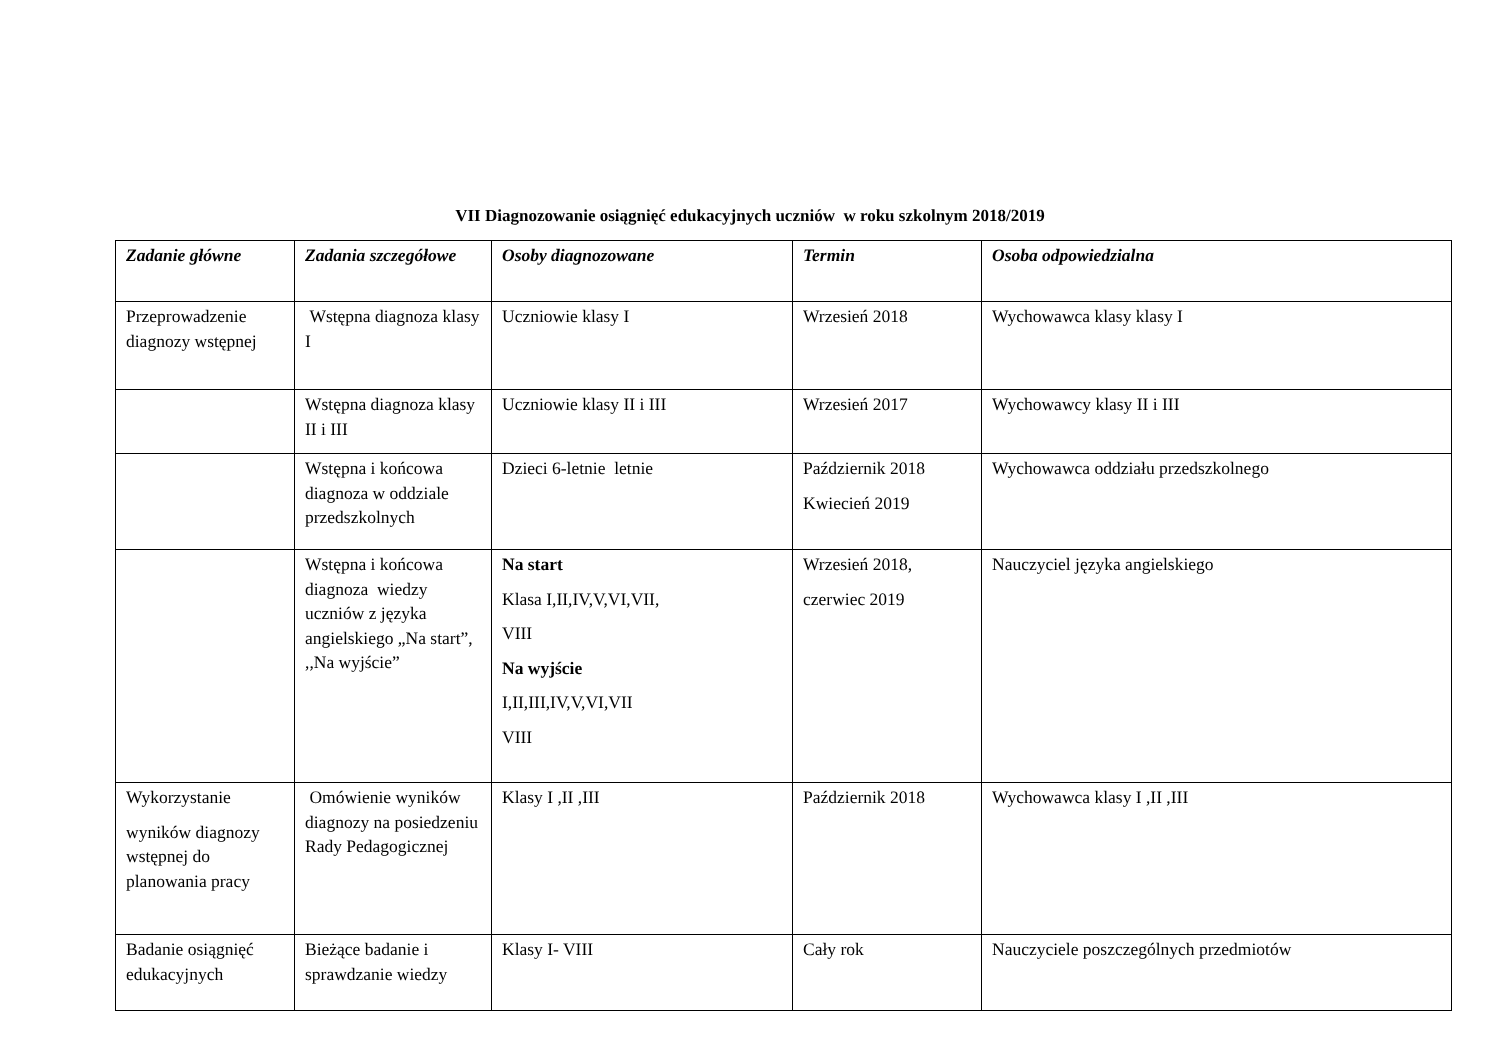VII Diagnozowanie osiągnięć edukacyjnych uczniów w roku szkolnym 2018/2019
| Zadanie główne | Zadania szczegółowe | Osoby diagnozowane | Termin | Osoba odpowiedzialna |
| --- | --- | --- | --- | --- |
| Przeprowadzenie diagnozy wstępnej | Wstępna diagnoza klasy I | Uczniowie klasy I | Wrzesień 2018 | Wychowawca klasy klasy I |
| | Wstępna diagnoza klasy II i III | Uczniowie klasy II i III | Wrzesień 2017 | Wychowawcy klasy II i III |
| | Wstępna i końcowa diagnoza w oddziale przedszkolnych | Dzieci 6-letnie letnie | Październik 2018 Kwiecień 2019 | Wychowawca oddziału przedszkolnego |
| | Wstępna i końcowa diagnoza wiedzy uczniów z języka angielskiego „Na start”, ,,Na wyjście” | Na start Klasa I,II,IV,V,VI,VII, VIII Na wyjście I,II,III,IV,V,VI,VII VIII | Wrzesień 2018, czerwiec 2019 | Nauczyciel języka angielskiego |
| Wykorzystanie wyników diagnozy wstępnej do planowania pracy | Omówienie wyników diagnozy na posiedzeniu Rady Pedagogicznej | Klasy I ,II ,III | Październik 2018 | Wychowawca klasy I ,II ,III |
| Badanie osiągnięć edukacyjnych | Bieżące badanie i sprawdzanie wiedzy | Klasy I- VIII | Cały rok | Nauczyciele poszczególnych przedmiotów |